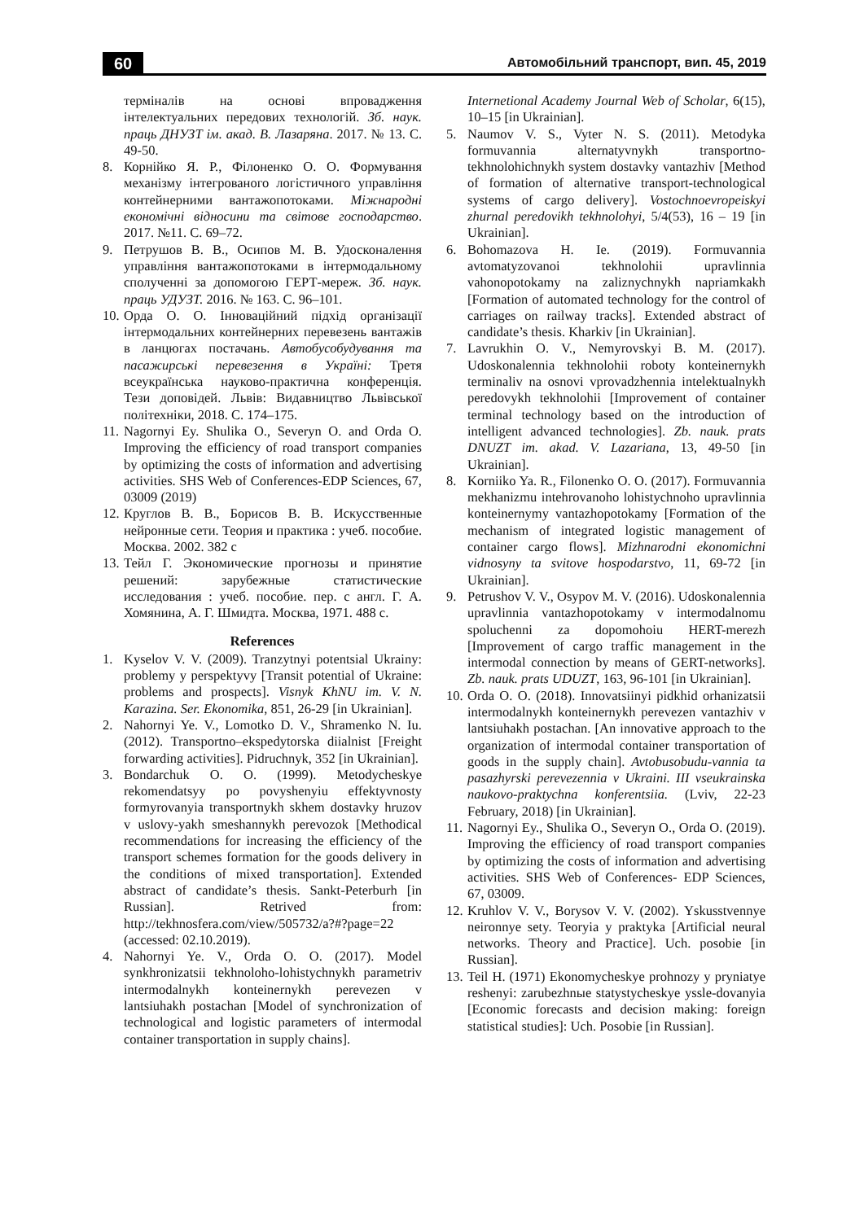60 Автомобільний транспорт, вип. 45, 2019
терміналів на основі впровадження інтелектуальних передових технологій. Зб. наук. праць ДНУЗТ ім. акад. В. Лазаряна. 2017. № 13. С. 49-50.
8. Корнійко Я. Р., Філоненко О. О. Формування механізму інтегрованого логістичного управління контейнерними вантажопотоками. Міжнародні економічні відносини та світове господарство. 2017. №11. С. 69–72.
9. Петрушов В. В., Осипов М. В. Удосконалення управління вантажопотоками в інтермодальному сполученні за допомогою ГЕРТ-мереж. Зб. наук. праць УДУЗТ. 2016. № 163. С. 96–101.
10. Орда О. О. Інноваційний підхід організації інтермодальних контейнерних перевезень вантажів в ланцюгах постачань. Автобусобудування та пасажирські перевезення в Україні: Третя всеукраїнська науково-практична конференція. Тези доповідей. Львів: Видавництво Львівської політехніки, 2018. С. 174–175.
11. Nagornyi Ey. Shulika O., Severyn O. and Orda O. Improving the efficiency of road transport companies by optimizing the costs of information and advertising activities. SHS Web of Conferences-EDP Sciences, 67, 03009 (2019)
12. Круглов В. В., Борисов В. В. Искусственные нейронные сети. Теория и практика : учеб. пособие. Москва. 2002. 382 с
13. Тейл Г. Экономические прогнозы и принятие решений: зарубежные статистические исследования : учеб. пособие. пер. с англ. Г. А. Хомянина, А. Г. Шмидта. Москва, 1971. 488 с.
References
1. Kyselov V. V. (2009). Tranzytnyi potentsial Ukrainy: problemy y perspektyvy [Transit potential of Ukraine: problems and prospects]. Visnyk KhNU im. V. N. Karazina. Ser. Ekonomika, 851, 26-29 [in Ukrainian].
2. Nahornyi Ye. V., Lomotko D. V., Shramenko N. Iu. (2012). Transportno–ekspedytorska diialnist [Freight forwarding activities]. Pidruchnyk, 352 [in Ukrainian].
3. Bondarchuk O. O. (1999). Metodycheskye rekomendatsyy po povyshenyiu effektyvnosty formyrovanyia transportnykh skhem dostavky hruzov v uslovy-yakh smeshannykh perevozok [Methodical recommendations for increasing the efficiency of the transport schemes formation for the goods delivery in the conditions of mixed transportation]. Extended abstract of candidate’s thesis. Sankt-Peterburh [in Russian]. Retrived from: http://tekhnosfera.com/view/505732/a?#?page=22 (accessed: 02.10.2019).
4. Nahornyi Ye. V., Orda O. O. (2017). Model synkhronizatsii tekhnoloho-lohistychnykh parametriv intermodalnykh konteinernykh perevezen v lantsiuhakh postachan [Model of synchronization of technological and logistic parameters of intermodal container transportation in supply chains].
Internetional Academy Journal Web of Scholar, 6(15), 10–15 [in Ukrainian].
5. Naumov V. S., Vyter N. S. (2011). Metodyka formuvannia alternatyvnykh transportno-tekhnolohichnykh system dostavky vantazhiv [Method of formation of alternative transport-technological systems of cargo delivery]. Vostochnoevropeiskyi zhurnal peredovikh tekhnolohyi, 5/4(53), 16 – 19 [in Ukrainian].
6. Bohomazova H. Ie. (2019). Formuvannia avtomatyzovanoi tekhnolohii upravlinnia vahonopotokamy na zaliznychnykh napriamkakh [Formation of automated technology for the control of carriages on railway tracks]. Extended abstract of candidate’s thesis. Kharkiv [in Ukrainian].
7. Lavrukhin O. V., Nemyrovskyi B. M. (2017). Udoskonalennia tekhnolohii roboty konteinernykh terminaliv na osnovi vprovadzhennia intelektualnykh peredovykh tekhnolohii [Improvement of container terminal technology based on the introduction of intelligent advanced technologies]. Zb. nauk. prats DNUZT im. akad. V. Lazariana, 13, 49-50 [in Ukrainian].
8. Korniiko Ya. R., Filonenko O. O. (2017). Formuvannia mekhanizmu intehrovanoho lohistychnoho upravlinnia konteinernymy vantazhopotokamy [Formation of the mechanism of integrated logistic management of container cargo flows]. Mizhnarodni ekonomichni vidnosyny ta svitove hospodarstvo, 11, 69-72 [in Ukrainian].
9. Petrushov V. V., Osypov M. V. (2016). Udoskonalennia upravlinnia vantazhopotokamy v intermodalnomu spoluchenni za dopomohoiu HERT-merezh [Improvement of cargo traffic management in the intermodal connection by means of GERT-networks]. Zb. nauk. prats UDUZT, 163, 96-101 [in Ukrainian].
10. Orda O. O. (2018). Innovatsiinyi pidkhid orhanizatsii intermodalnykh konteinernykh perevezen vantazhiv v lantsiuhakh postachan. [An innovative approach to the organization of intermodal container transportation of goods in the supply chain]. Avtobusobudu-vannia ta pasazhyrski perevezennia v Ukraini. III vseukrainska naukovo-praktychna konferentsiia. (Lviv, 22-23 February, 2018) [in Ukrainian].
11. Nagornyi Ey., Shulika O., Severyn O., Orda O. (2019). Improving the efficiency of road transport companies by optimizing the costs of information and advertising activities. SHS Web of Conferences- EDP Sciences, 67, 03009.
12. Kruhlov V. V., Borysov V. V. (2002). Yskusstvennye neironnye sety. Teoryia y praktyka [Artificial neural networks. Theory and Practice]. Uch. posobie [in Russian].
13. Teil H. (1971) Ekonomycheskye prohnozy y pryniatye reshenyi: zarubezhnыe statystycheskye yssle-dovanyia [Economic forecasts and decision making: foreign statistical studies]: Uch. Posobie [in Russian].